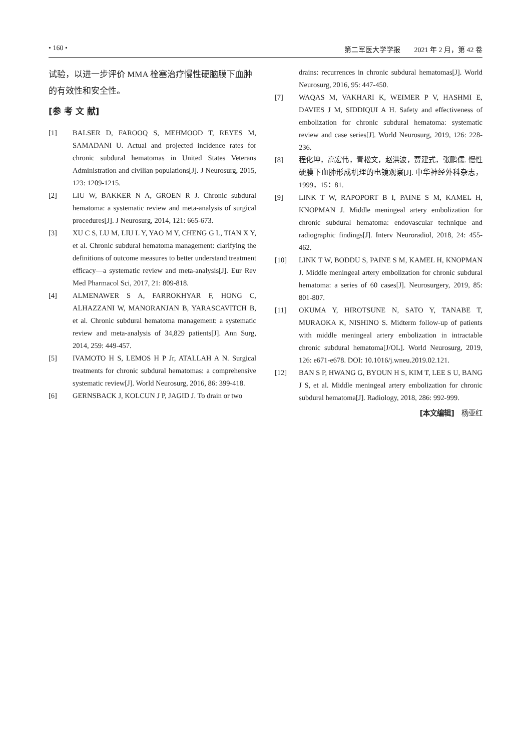• 160 • 第二军医大学学报　　2021 年 2 月，第 42 卷
试验，以进一步评价 MMA 栓塞治疗慢性硬脑膜下血肿的有效性和安全性。
[参 考 文 献]
[1] BALSER D, FAROOQ S, MEHMOOD T, REYES M, SAMADANI U. Actual and projected incidence rates for chronic subdural hematomas in United States Veterans Administration and civilian populations[J]. J Neurosurg, 2015, 123: 1209-1215.
[2] LIU W, BAKKER N A, GROEN R J. Chronic subdural hematoma: a systematic review and meta-analysis of surgical procedures[J]. J Neurosurg, 2014, 121: 665-673.
[3] XU C S, LU M, LIU L Y, YAO M Y, CHENG G L, TIAN X Y, et al. Chronic subdural hematoma management: clarifying the definitions of outcome measures to better understand treatment efficacy—a systematic review and meta-analysis[J]. Eur Rev Med Pharmacol Sci, 2017, 21: 809-818.
[4] ALMENAWER S A, FARROKHYAR F, HONG C, ALHAZZANI W, MANORANJAN B, YARASCAVITCH B, et al. Chronic subdural hematoma management: a systematic review and meta-analysis of 34,829 patients[J]. Ann Surg, 2014, 259: 449-457.
[5] IVAMOTO H S, LEMOS H P Jr, ATALLAH A N. Surgical treatments for chronic subdural hematomas: a comprehensive systematic review[J]. World Neurosurg, 2016, 86: 399-418.
[6] GERNSBACK J, KOLCUN J P, JAGID J. To drain or two
drains: recurrences in chronic subdural hematomas[J]. World Neurosurg, 2016, 95: 447-450.
[7] WAQAS M, VAKHARI K, WEIMER P V, HASHMI E, DAVIES J M, SIDDIQUI A H. Safety and effectiveness of embolization for chronic subdural hematoma: systematic review and case series[J]. World Neurosurg, 2019, 126: 228-236.
[8] 程化坤，高宏伟，青松文，赵洪波，贾建式，张鹏儒. 慢性硬膜下血肿形成机理的电镜观察[J]. 中华神经外科杂志，1999，15：81.
[9] LINK T W, RAPOPORT B I, PAINE S M, KAMEL H, KNOPMAN J. Middle meningeal artery embolization for chronic subdural hematoma: endovascular technique and radiographic findings[J]. Interv Neuroradiol, 2018, 24: 455-462.
[10] LINK T W, BODDU S, PAINE S M, KAMEL H, KNOPMAN J. Middle meningeal artery embolization for chronic subdural hematoma: a series of 60 cases[J]. Neurosurgery, 2019, 85: 801-807.
[11] OKUMA Y, HIROTSUNE N, SATO Y, TANABE T, MURAOKA K, NISHINO S. Midterm follow-up of patients with middle meningeal artery embolization in intractable chronic subdural hematoma[J/OL]. World Neurosurg, 2019, 126: e671-e678. DOI: 10.1016/j.wneu.2019.02.121.
[12] BAN S P, HWANG G, BYOUN H S, KIM T, LEE S U, BANG J S, et al. Middle meningeal artery embolization for chronic subdural hematoma[J]. Radiology, 2018, 286: 992-999.
[本文编辑]　杨亚红